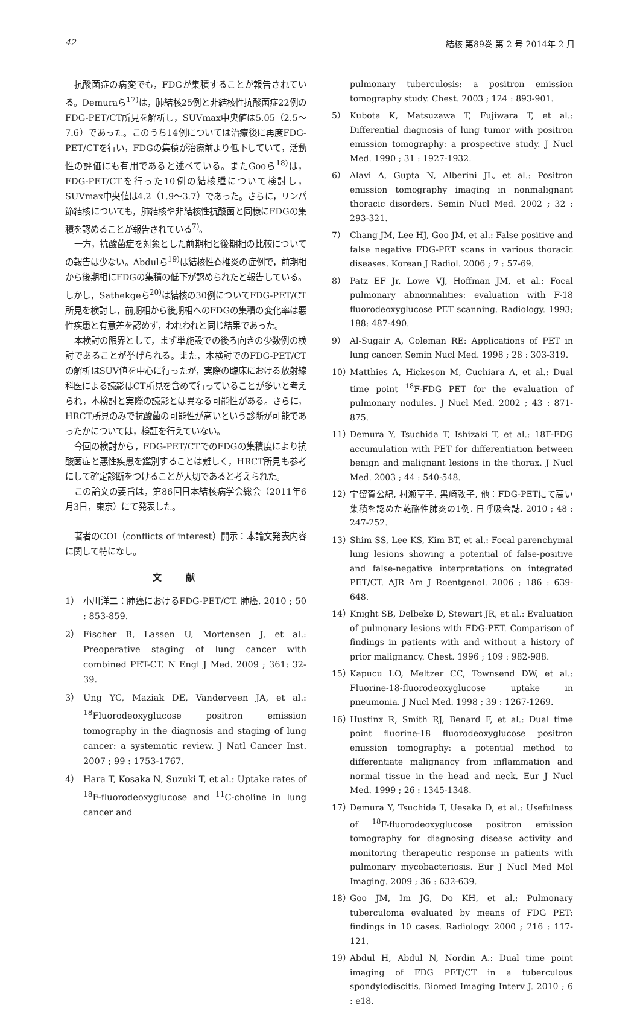42 結核 第89巻 第 2 号 2014年 2 月
抗酸菌症の病変でも，FDGが集積することが報告されている。Demuraら<sup>17)</sup>は，肺結核25例と非結核性抗酸菌症22例のFDG-PET/CT所見を解析し，SUVmax中央値は5.05（2.5〜7.6）であった。このうち14例については治療後に再度FDG-PET/CTを行い，FDGの集積が治療前より低下していて，活動性の評価にも有用であると述べている。またGooら<sup>18)</sup>は，FDG-PET/CTを行った10例の結核腫について検討し，SUVmax中央値は4.2（1.9〜3.7）であった。さらに，リンパ節結核についても，肺結核や非結核性抗酸菌と同様にFDGの集積を認めることが報告されている<sup>7)</sup>。
一方，抗酸菌症を対象とした前期相と後期相の比較についての報告は少ない。Abdulら<sup>19)</sup>は結核性脊椎炎の症例で，前期相から後期相にFDGの集積の低下が認められたと報告している。しかし，Sathekgeら<sup>20)</sup>は結核の30例についてFDG-PET/CT所見を検討し，前期相から後期相へのFDGの集積の変化率は悪性疾患と有意差を認めず，われわれと同じ結果であった。
本検討の限界として，まず単施設での後ろ向きの少数例の検討であることが挙げられる。また，本検討でのFDG-PET/CTの解析はSUV値を中心に行ったが，実際の臨床における放射線科医による読影はCT所見を含めて行っていることが多いと考えられ，本検討と実際の読影とは異なる可能性がある。さらに，HRCT所見のみで抗酸菌の可能性が高いという診断が可能であったかについては，検証を行えていない。
今回の検討から，FDG-PET/CTでのFDGの集積度により抗酸菌症と悪性疾患を鑑別することは難しく，HRCT所見も参考にして確定診断をつけることが大切であると考えられた。
この論文の要旨は，第86回日本結核病学会総会（2011年6月3日，東京）にて発表した。
著者のCOI（conflicts of interest）開示：本論文発表内容に関して特になし。
文献
1） 小川洋二：肺癌におけるFDG-PET/CT. 肺癌. 2010 ; 50 : 853-859.
2） Fischer B, Lassen U, Mortensen J, et al.: Preoperative staging of lung cancer with combined PET-CT. N Engl J Med. 2009 ; 361: 32-39.
3） Ung YC, Maziak DE, Vanderveen JA, et al.: <sup>18</sup>Fluorodeoxyglucose positron emission tomography in the diagnosis and staging of lung cancer: a systematic review. J Natl Cancer Inst. 2007 ; 99 : 1753-1767.
4） Hara T, Kosaka N, Suzuki T, et al.: Uptake rates of <sup>18</sup>F-fluorodeoxyglucose and <sup>11</sup>C-choline in lung cancer and
pulmonary tuberculosis: a positron emission tomography study. Chest. 2003 ; 124 : 893-901.
5） Kubota K, Matsuzawa T, Fujiwara T, et al.: Differential diagnosis of lung tumor with positron emission tomography: a prospective study. J Nucl Med. 1990 ; 31 : 1927-1932.
6） Alavi A, Gupta N, Alberini JL, et al.: Positron emission tomography imaging in nonmalignant thoracic disorders. Semin Nucl Med. 2002 ; 32 : 293-321.
7） Chang JM, Lee HJ, Goo JM, et al.: False positive and false negative FDG-PET scans in various thoracic diseases. Korean J Radiol. 2006 ; 7 : 57-69.
8） Patz EF Jr, Lowe VJ, Hoffman JM, et al.: Focal pulmonary abnormalities: evaluation with F-18 fluorodeoxyglucose PET scanning. Radiology. 1993; 188: 487-490.
9） Al-Sugair A, Coleman RE: Applications of PET in lung cancer. Semin Nucl Med. 1998 ; 28 : 303-319.
10） Matthies A, Hickeson M, Cuchiara A, et al.: Dual time point <sup>18</sup>F-FDG PET for the evaluation of pulmonary nodules. J Nucl Med. 2002 ; 43 : 871-875.
11） Demura Y, Tsuchida T, Ishizaki T, et al.: 18F-FDG accumulation with PET for differentiation between benign and malignant lesions in the thorax. J Nucl Med. 2003 ; 44 : 540-548.
12） 宇留賀公紀, 村瀬享子, 黒崎敦子, 他：FDG-PETにて高い集積を認めた乾酪性肺炎の1例. 日呼吸会誌. 2010 ; 48 : 247-252.
13） Shim SS, Lee KS, Kim BT, et al.: Focal parenchymal lung lesions showing a potential of false-positive and false-negative interpretations on integrated PET/CT. AJR Am J Roentgenol. 2006 ; 186 : 639-648.
14） Knight SB, Delbeke D, Stewart JR, et al.: Evaluation of pulmonary lesions with FDG-PET. Comparison of findings in patients with and without a history of prior malignancy. Chest. 1996 ; 109 : 982-988.
15） Kapucu LO, Meltzer CC, Townsend DW, et al.: Fluorine-18-fluorodeoxyglucose uptake in pneumonia. J Nucl Med. 1998 ; 39 : 1267-1269.
16） Hustinx R, Smith RJ, Benard F, et al.: Dual time point fluorine-18 fluorodeoxyglucose positron emission tomography: a potential method to differentiate malignancy from inflammation and normal tissue in the head and neck. Eur J Nucl Med. 1999 ; 26 : 1345-1348.
17） Demura Y, Tsuchida T, Uesaka D, et al.: Usefulness of <sup>18</sup>F-fluorodeoxyglucose positron emission tomography for diagnosing disease activity and monitoring therapeutic response in patients with pulmonary mycobacteriosis. Eur J Nucl Med Mol Imaging. 2009 ; 36 : 632-639.
18） Goo JM, Im JG, Do KH, et al.: Pulmonary tuberculoma evaluated by means of FDG PET: findings in 10 cases. Radiology. 2000 ; 216 : 117-121.
19） Abdul H, Abdul N, Nordin A.: Dual time point imaging of FDG PET/CT in a tuberculous spondylodiscitis. Biomed Imaging Interv J. 2010 ; 6 : e18.